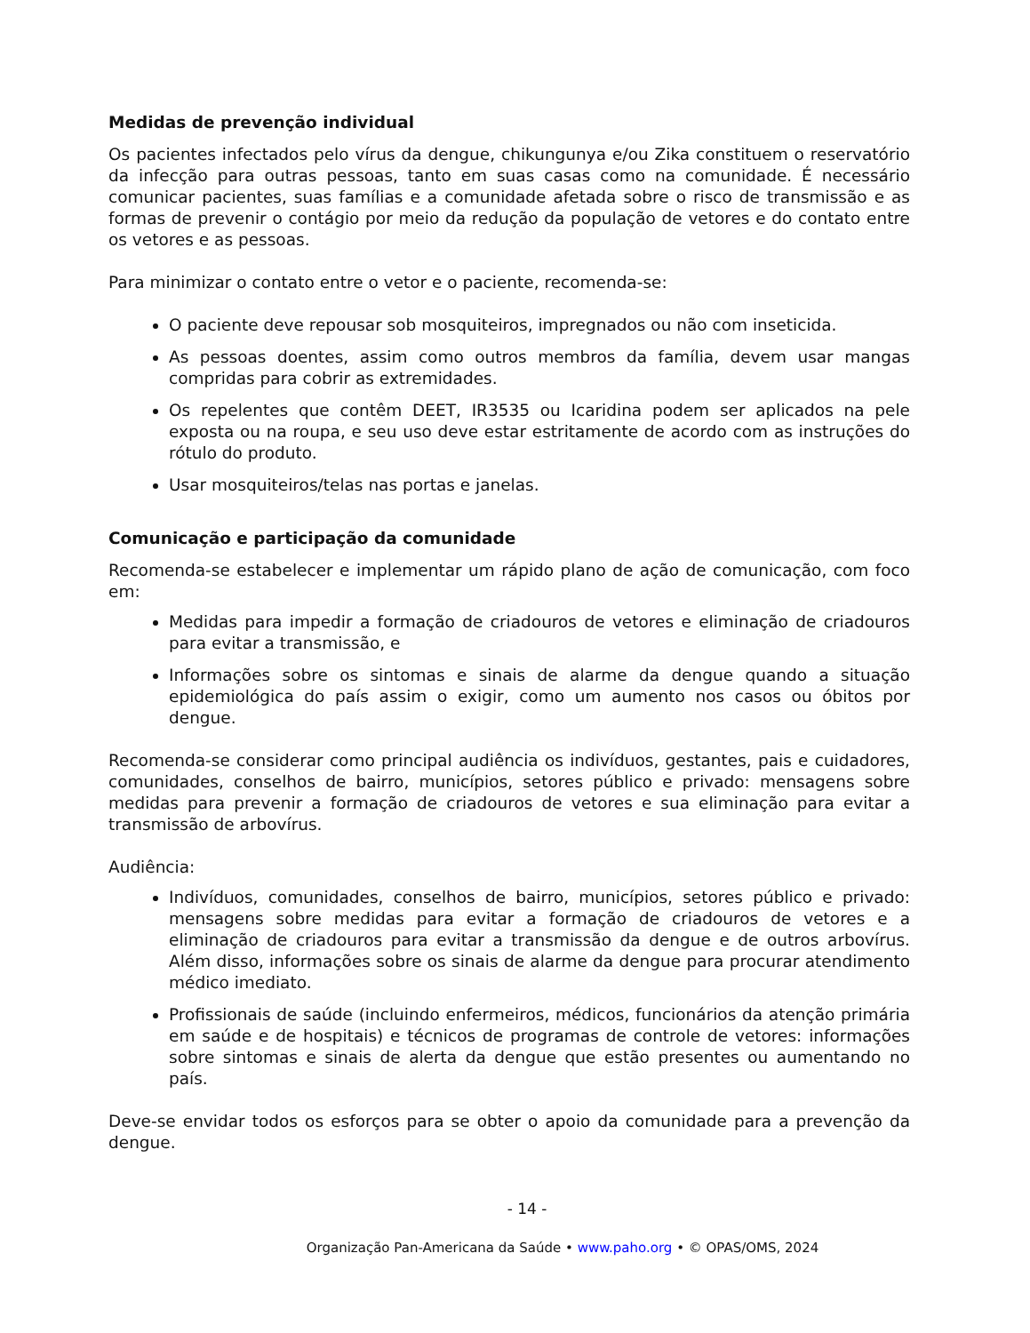Medidas de prevenção individual
Os pacientes infectados pelo vírus da dengue, chikungunya e/ou Zika constituem o reservatório da infecção para outras pessoas, tanto em suas casas como na comunidade. É necessário comunicar pacientes, suas famílias e a comunidade afetada sobre o risco de transmissão e as formas de prevenir o contágio por meio da redução da população de vetores e do contato entre os vetores e as pessoas.
Para minimizar o contato entre o vetor e o paciente, recomenda-se:
O paciente deve repousar sob mosquiteiros, impregnados ou não com inseticida.
As pessoas doentes, assim como outros membros da família, devem usar mangas compridas para cobrir as extremidades.
Os repelentes que contêm DEET, IR3535 ou Icaridina podem ser aplicados na pele exposta ou na roupa, e seu uso deve estar estritamente de acordo com as instruções do rótulo do produto.
Usar mosquiteiros/telas nas portas e janelas.
Comunicação e participação da comunidade
Recomenda-se estabelecer e implementar um rápido plano de ação de comunicação, com foco em:
Medidas para impedir a formação de criadouros de vetores e eliminação de criadouros para evitar a transmissão, e
Informações sobre os sintomas e sinais de alarme da dengue quando a situação epidemiológica do país assim o exigir, como um aumento nos casos ou óbitos por dengue.
Recomenda-se considerar como principal audiência os indivíduos, gestantes, pais e cuidadores, comunidades, conselhos de bairro, municípios, setores público e privado: mensagens sobre medidas para prevenir a formação de criadouros de vetores e sua eliminação para evitar a transmissão de arbovírus.
Audiência:
Indivíduos, comunidades, conselhos de bairro, municípios, setores público e privado: mensagens sobre medidas para evitar a formação de criadouros de vetores e a eliminação de criadouros para evitar a transmissão da dengue e de outros arbovírus. Além disso, informações sobre os sinais de alarme da dengue para procurar atendimento médico imediato.
Profissionais de saúde (incluindo enfermeiros, médicos, funcionários da atenção primária em saúde e de hospitais) e técnicos de programas de controle de vetores: informações sobre sintomas e sinais de alerta da dengue que estão presentes ou aumentando no país.
Deve-se envidar todos os esforços para se obter o apoio da comunidade para a prevenção da dengue.
- 14 -
Organização Pan-Americana da Saúde • www.paho.org • © OPAS/OMS, 2024